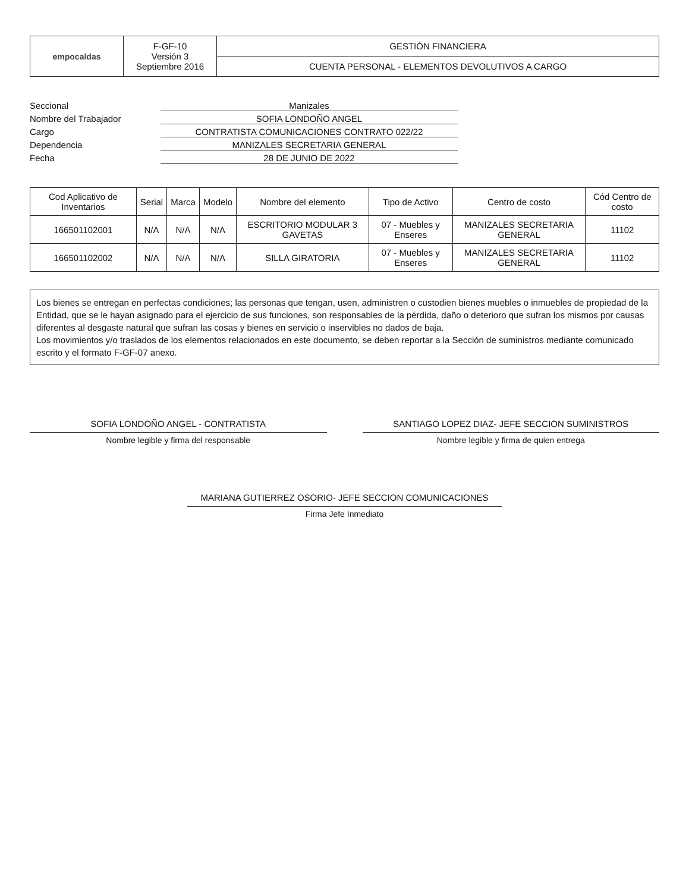| empocaldas | F-GF-10 Versión 3 Septiembre 2016 | GESTIÓN FINANCIERA |
| | | CUENTA PERSONAL - ELEMENTOS DEVOLUTIVOS A CARGO |
Seccional
Manizales
Nombre del Trabajador
SOFIA LONDOÑO ANGEL
Cargo
CONTRATISTA COMUNICACIONES CONTRATO 022/22
Dependencia
MANIZALES SECRETARIA GENERAL
Fecha
28 DE JUNIO DE 2022
| Cod Aplicativo de Inventarios | Serial | Marca | Modelo | Nombre del elemento | Tipo de Activo | Centro de costo | Cód Centro de costo |
| --- | --- | --- | --- | --- | --- | --- | --- |
| 166501102001 | N/A | N/A | N/A | ESCRITORIO MODULAR 3 GAVETAS | 07 - Muebles y Enseres | MANIZALES SECRETARIA GENERAL | 11102 |
| 166501102002 | N/A | N/A | N/A | SILLA GIRATORIA | 07 - Muebles y Enseres | MANIZALES SECRETARIA GENERAL | 11102 |
Los bienes se entregan en perfectas condiciones; las personas que tengan, usen, administren o custodien bienes muebles o inmuebles de propiedad de la Entidad, que se le hayan asignado para el ejercicio de sus funciones, son responsables de la pérdida, daño o deterioro que sufran los mismos por causas diferentes al desgaste natural que sufran las cosas y bienes en servicio o inservibles no dados de baja.
Los movimientos y/o traslados de los elementos relacionados en este documento, se deben reportar a la Sección de suministros mediante comunicado escrito y el formato F-GF-07 anexo.
SOFIA LONDOÑO ANGEL - CONTRATISTA
Nombre legible y firma del responsable
SANTIAGO LOPEZ DIAZ- JEFE SECCION SUMINISTROS
Nombre legible y firma de quien entrega
MARIANA GUTIERREZ OSORIO- JEFE SECCION COMUNICACIONES
Firma Jefe Inmediato